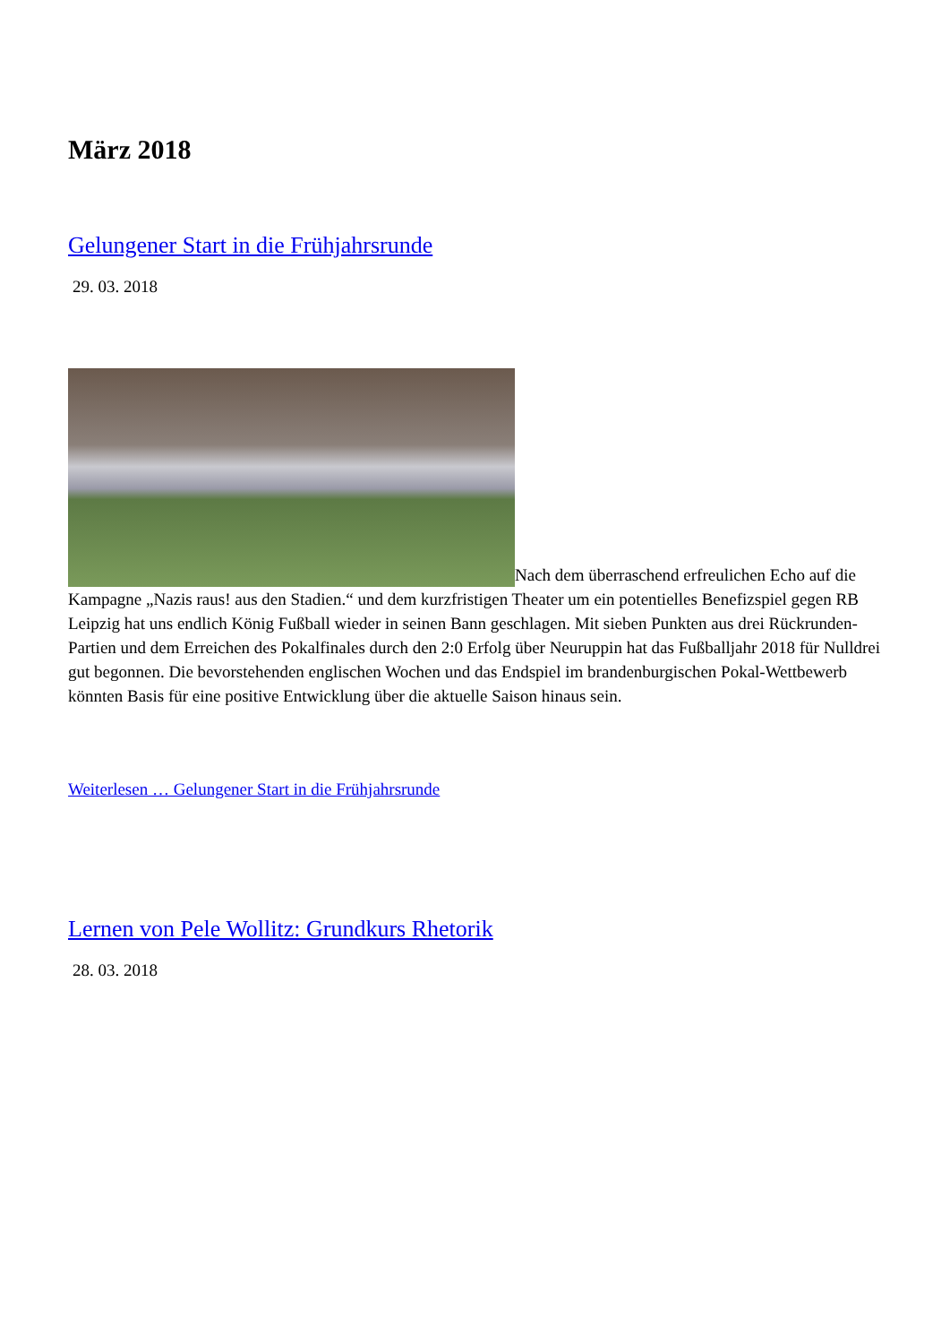März 2018
Gelungener Start in die Frühjahrsrunde
29. 03. 2018
Nach dem überraschend erfreulichen Echo auf die Kampagne „Nazis raus! aus den Stadien.“ und dem kurzfristigen Theater um ein potentielles Benefizspiel gegen RB Leipzig hat uns endlich König Fußball wieder in seinen Bann geschlagen. Mit sieben Punkten aus drei Rückrunden-Partien und dem Erreichen des Pokalfinales durch den 2:0 Erfolg über Neuruppin hat das Fußballjahr 2018 für Nulldrei gut begonnen. Die bevorstehenden englischen Wochen und das Endspiel im brandenburgischen Pokal-Wettbewerb könnten Basis für eine positive Entwicklung über die aktuelle Saison hinaus sein.
Weiterlesen … Gelungener Start in die Frühjahrsrunde
Lernen von Pele Wollitz: Grundkurs Rhetorik
28. 03. 2018